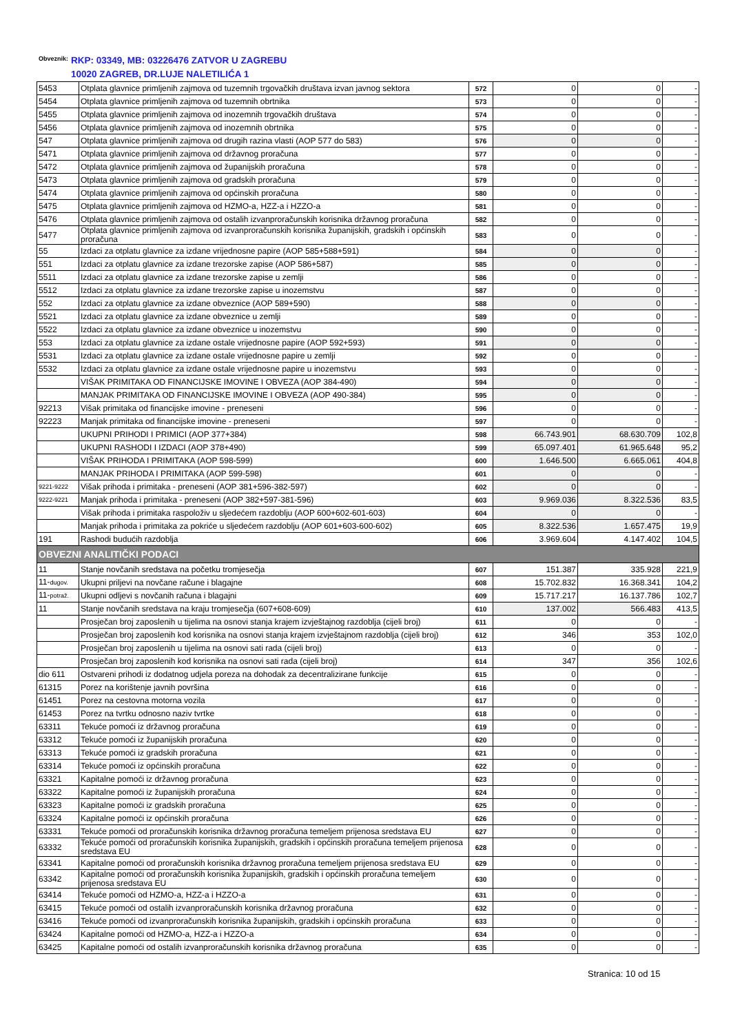Obveznik: RKP: 03349, MB: 03226476 ZATVOR U ZAGREBU
10020 ZAGREB, DR.LUJE NALETILIĆA 1
| 5453 | Otplata glavnice primljenih zajmova od tuzemnih trgovačkih društava izvan javnog sektora | 572 | 0 | 0 | - |
| 5454 | Otplata glavnice primljenih zajmova od tuzemnih obrtnika | 573 | 0 | 0 | - |
| 5455 | Otplata glavnice primljenih zajmova od inozemnih trgovačkih društava | 574 | 0 | 0 | - |
| 5456 | Otplata glavnice primljenih zajmova od inozemnih obrtnika | 575 | 0 | 0 | - |
| 547 | Otplata glavnice primljenih zajmova od drugih razina vlasti (AOP 577 do 583) | 576 | 0 | 0 | - |
| 5471 | Otplata glavnice primljenih zajmova od državnog proračuna | 577 | 0 | 0 | - |
| 5472 | Otplata glavnice primljenih zajmova od županijskih proračuna | 578 | 0 | 0 | - |
| 5473 | Otplata glavnice primljenih zajmova od gradskih proračuna | 579 | 0 | 0 | - |
| 5474 | Otplata glavnice primljenih zajmova od općinskih proračuna | 580 | 0 | 0 | - |
| 5475 | Otplata glavnice primljenih zajmova od HZMO-a, HZZ-a i HZZO-a | 581 | 0 | 0 | - |
| 5476 | Otplata glavnice primljenih zajmova od ostalih izvanproračunskih korisnika državnog proračuna | 582 | 0 | 0 | - |
| 5477 | Otplata glavnice primljenih zajmova od izvanproračunskih korisnika županijskih, gradskih i općinskih proračuna | 583 | 0 | 0 | - |
| 55 | Izdaci za otplatu glavnice za izdane vrijednosne papire (AOP 585+588+591) | 584 | 0 | 0 | - |
| 551 | Izdaci za otplatu glavnice za izdane trezorske zapise (AOP 586+587) | 585 | 0 | 0 | - |
| 5511 | Izdaci za otplatu glavnice za izdane trezorske zapise u zemlji | 586 | 0 | 0 | - |
| 5512 | Izdaci za otplatu glavnice za izdane trezorske zapise u inozemstvu | 587 | 0 | 0 | - |
| 552 | Izdaci za otplatu glavnice za izdane obveznice (AOP 589+590) | 588 | 0 | 0 | - |
| 5521 | Izdaci za otplatu glavnice za izdane obveznice u zemlji | 589 | 0 | 0 | - |
| 5522 | Izdaci za otplatu glavnice za izdane obveznice u inozemstvu | 590 | 0 | 0 | - |
| 553 | Izdaci za otplatu glavnice za izdane ostale vrijednosne papire (AOP 592+593) | 591 | 0 | 0 | - |
| 5531 | Izdaci za otplatu glavnice za izdane ostale vrijednosne papire u zemlji | 592 | 0 | 0 | - |
| 5532 | Izdaci za otplatu glavnice za izdane ostale vrijednosne papire u inozemstvu | 593 | 0 | 0 | - |
| | VIŠAK PRIMITAKA OD FINANCIJSKE IMOVINE I OBVEZA (AOP 384-490) | 594 | 0 | 0 | - |
| | MANJAK PRIMITAKA OD FINANCIJSKE IMOVINE I OBVEZA (AOP 490-384) | 595 | 0 | 0 | - |
| 92213 | Višak primitaka od financijske imovine - preneseni | 596 | 0 | 0 | - |
| 92223 | Manjak primitaka od financijske imovine - preneseni | 597 | 0 | 0 | - |
| | UKUPNI PRIHODI I PRIMICI (AOP 377+384) | 598 | 66.743.901 | 68.630.709 | 102,8 |
| | UKUPNI RASHODI I IZDACI (AOP 378+490) | 599 | 65.097.401 | 61.965.648 | 95,2 |
| | VIŠAK PRIHODA I PRIMITAKA (AOP 598-599) | 600 | 1.646.500 | 6.665.061 | 404,8 |
| | MANJAK PRIHODA I PRIMITAKA (AOP 599-598) | 601 | 0 | 0 | - |
| 9221-9222 | Višak prihoda i primitaka - preneseni (AOP 381+596-382-597) | 602 | 0 | 0 | - |
| 9222-9221 | Manjak prihoda i primitaka - preneseni (AOP 382+597-381-596) | 603 | 9.969.036 | 8.322.536 | 83,5 |
| | Višak prihoda i primitaka raspoloživ u sljedećem razdoblju (AOP 600+602-601-603) | 604 | 0 | 0 | - |
| | Manjak prihoda i primitaka za pokriće u sljedećem razdoblju (AOP 601+603-600-602) | 605 | 8.322.536 | 1.657.475 | 19,9 |
| 191 | Rashodi budućih razdoblja | 606 | 3.969.604 | 4.147.402 | 104,5 |
| OBVEZNI ANALITIČKI PODACI | | | | | |
| 11 | Stanje novčanih sredstava na početku tromjesečja | 607 | 151.387 | 335.928 | 221,9 |
| 11- dugov. | Ukupni priljevi na novčane račune i blagajne | 608 | 15.702.832 | 16.368.341 | 104,2 |
| 11- potraž. | Ukupni odljevi s novčanih računa i blagajni | 609 | 15.717.217 | 16.137.786 | 102,7 |
| 11 | Stanje novčanih sredstava na kraju tromjesečja (607+608-609) | 610 | 137.002 | 566.483 | 413,5 |
| | Prosječan broj zaposlenih u tijelima na osnovi stanja krajem izvještajnog razdoblja (cijeli broj) | 611 | 0 | 0 | - |
| | Prosječan broj zaposlenih kod korisnika na osnovi stanja krajem izvještajnom razdoblja (cijeli broj) | 612 | 346 | 353 | 102,0 |
| | Prosječan broj zaposlenih u tijelima na osnovi sati rada (cijeli broj) | 613 | 0 | 0 | - |
| | Prosječan broj zaposlenih kod korisnika na osnovi sati rada (cijeli broj) | 614 | 347 | 356 | 102,6 |
| dio 611 | Ostvareni prihodi iz dodatnog udjela poreza na dohodak za decentralizirane funkcije | 615 | 0 | 0 | - |
| 61315 | Porez na korištenje javnih površina | 616 | 0 | 0 | - |
| 61451 | Porez na cestovna motorna vozila | 617 | 0 | 0 | - |
| 61453 | Porez na tvrtku odnosno naziv tvrtke | 618 | 0 | 0 | - |
| 63311 | Tekuće pomoći iz državnog proračuna | 619 | 0 | 0 | - |
| 63312 | Tekuće pomoći iz županijskih proračuna | 620 | 0 | 0 | - |
| 63313 | Tekuće pomoći iz gradskih proračuna | 621 | 0 | 0 | - |
| 63314 | Tekuće pomoći iz općinskih proračuna | 622 | 0 | 0 | - |
| 63321 | Kapitalne pomoći iz državnog proračuna | 623 | 0 | 0 | - |
| 63322 | Kapitalne pomoći iz županijskih proračuna | 624 | 0 | 0 | - |
| 63323 | Kapitalne pomoći iz gradskih proračuna | 625 | 0 | 0 | - |
| 63324 | Kapitalne pomoći iz općinskih proračuna | 626 | 0 | 0 | - |
| 63331 | Tekuće pomoći od proračunskih korisnika državnog proračuna temeljem prijenosa sredstava EU | 627 | 0 | 0 | - |
| 63332 | Tekuće pomoći od proračunskih korisnika županijskih, gradskih i općinskih proračuna temeljem prijenosa sredstava EU | 628 | 0 | 0 | - |
| 63341 | Kapitalne pomoći od proračunskih korisnika državnog proračuna temeljem prijenosa sredstava EU | 629 | 0 | 0 | - |
| 63342 | Kapitalne pomoći od proračunskih korisnika županijskih, gradskih i općinskih proračuna temeljem prijenosa sredstava EU | 630 | 0 | 0 | - |
| 63414 | Tekuće pomoći od HZMO-a, HZZ-a i HZZO-a | 631 | 0 | 0 | - |
| 63415 | Tekuće pomoći od ostalih izvanproračunskih korisnika državnog proračuna | 632 | 0 | 0 | - |
| 63416 | Tekuće pomoći od izvanproračunskih korisnika županijskih, gradskih i općinskih proračuna | 633 | 0 | 0 | - |
| 63424 | Kapitalne pomoći od HZMO-a, HZZ-a i HZZO-a | 634 | 0 | 0 | - |
| 63425 | Kapitalne pomoći od ostalih izvanproračunskih korisnika državnog proračuna | 635 | 0 | 0 | - |
Stranica: 10 od 15